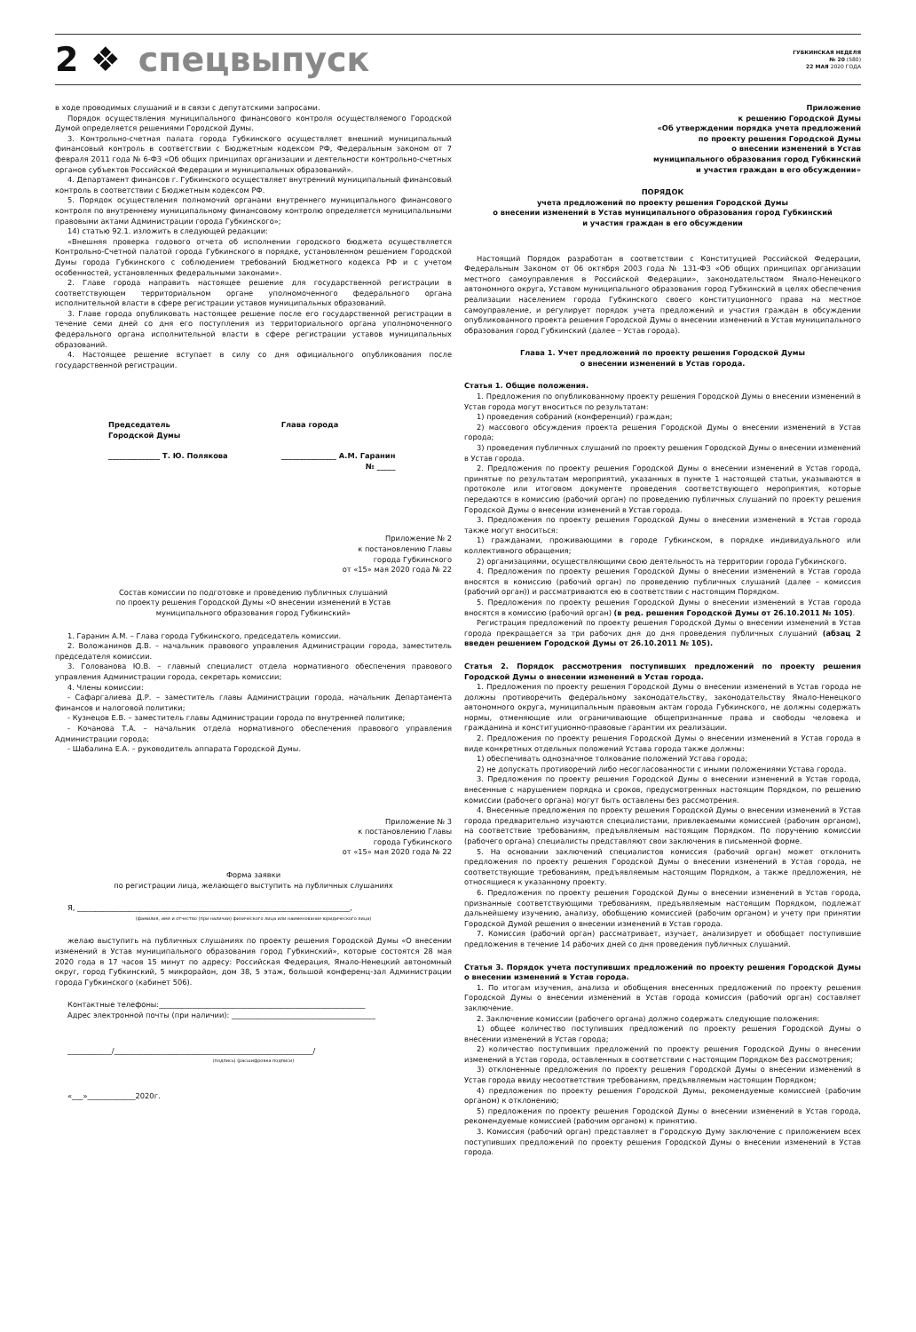2 ❖ спецвыпуск
ГУБКИНСКАЯ НЕДЕЛЯ
№ 20 (580)
22 МАЯ 2020 ГОДА
в ходе проводимых слушаний и в связи с депутатскими запросами.
Порядок осуществления муниципального финансового контроля осуществляемого Городской Думой определяется решениями Городской Думы.
3. Контрольно-счетная палата города Губкинского осуществляет внешний муниципальный финансовый контроль в соответствии с Бюджетным кодексом РФ, Федеральным законом от 7 февраля 2011 года № 6-ФЗ «Об общих принципах организации и деятельности контрольно-счетных органов субъектов Российской Федерации и муниципальных образований».
4. Департамент финансов г. Губкинского осуществляет внутренний муниципальный финансовый контроль в соответствии с Бюджетным кодексом РФ.
5. Порядок осуществления полномочий органами внутреннего муниципального финансового контроля по внутреннему муниципальному финансовому контролю определяется муниципальными правовыми актами Администрации города Губкинского»;
14) статью 92.1. изложить в следующей редакции:
«Внешняя проверка годового отчета об исполнении городского бюджета осуществляется Контрольно-Счетной палатой города Губкинского в порядке, установленном решением Городской Думы города Губкинского с соблюдением требований Бюджетного кодекса РФ и с учетом особенностей, установленных федеральными законами».
2. Главе города направить настоящее решение для государственной регистрации в соответствующем территориальном органе уполномоченного федерального органа исполнительной власти в сфере регистрации уставов муниципальных образований.
3. Главе города опубликовать настоящее решение после его государственной регистрации в течение семи дней со дня его поступления из территориального органа уполномоченного федерального органа исполнительной власти в сфере регистрации уставов муниципальных образований.
4. Настоящее решение вступает в силу со дня официального опубликования после государственной регистрации.
Председатель
Городской Думы
______________ Т. Ю. Полякова
Глава города
_______________ А.М. Гаранин
№ _____
Приложение № 2
к постановлению Главы
города Губкинского
от «15» мая 2020 года № 22
Состав комиссии по подготовке и проведению публичных слушаний
по проекту решения Городской Думы «О внесении изменений в Устав
муниципального образования город Губкинский»
1. Гаранин А.М. – Глава города Губкинского, председатель комиссии.
2. Воложанинов Д.В. – начальник правового управления Администрации города, заместитель председателя комиссии.
3. Голованова Ю.В. – главный специалист отдела нормативного обеспечения правового управления Администрации города, секретарь комиссии;
4. Члены комиссии:
- Сафаргалиева Д.Р. – заместитель главы Администрации города, начальник Департамента финансов и налоговой политики;
- Кузнецов Е.В. – заместитель главы Администрации города по внутренней политике;
- Кочанова Т.А. – начальник отдела нормативного обеспечения правового управления Администрации города;
- Шабалина Е.А. – руководитель аппарата Городской Думы.
Приложение № 3
к постановлению Главы
города Губкинского
от «15» мая 2020 года № 22
Форма заявки
по регистрации лица, желающего выступить на публичных слушаниях
Я, __________________________________________________________________________,
(фамилия, имя и отчество (при наличии) физического лица или наименование юридического лица)
желаю выступить на публичных слушаниях по проекту решения Городской Думы «О внесении изменений в Устав муниципального образования город Губкинский», которые состоятся 28 мая 2020 года в 17 часов 15 минут по адресу: Российская Федерация, Ямало-Ненецкий автономный округ, город Губкинский, 5 микрорайон, дом 38, 5 этаж, большой конференц-зал Администрации города Губкинского (кабинет 506).
Контактные телефоны:________________________________________________________
Адрес электронной почты (при наличии): _______________________________________
____________/______________________________________________________/
(подпись) (расшифровка подписи)
«___»_____________2020г.
Приложение
к решению Городской Думы
«Об утверждении порядка учета предложений
по проекту решения Городской Думы
о внесении изменений в Устав
муниципального образования город Губкинский
и участия граждан в его обсуждении»
ПОРЯДОК
учета предложений по проекту решения Городской Думы
о внесении изменений в Устав муниципального образования город Губкинский
и участия граждан в его обсуждении
Настоящий Порядок разработан в соответствии с Конституцией Российской Федерации, Федеральным Законом от 06 октября 2003 года № 131-ФЗ «Об общих принципах организации местного самоуправления в Российской Федерации», законодательством Ямало-Ненецкого автономного округа, Уставом муниципального образования город Губкинский в целях обеспечения реализации населением города Губкинского своего конституционного права на местное самоуправление, и регулирует порядок учета предложений и участия граждан в обсуждении опубликованного проекта решения Городской Думы о внесении изменений в Устав муниципального образования город Губкинский (далее – Устав города).
Глава 1. Учет предложений по проекту решения Городской Думы
о внесении изменений в Устав города.
Статья 1. Общие положения.
1. Предложения по опубликованному проекту решения Городской Думы о внесении изменений в Устав города могут вноситься по результатам:
1) проведения собраний (конференций) граждан;
2) массового обсуждения проекта решения Городской Думы о внесении изменений в Устав города;
3) проведения публичных слушаний по проекту решения Городской Думы о внесении изменений в Устав города.
2. Предложения по проекту решения Городской Думы о внесении изменений в Устав города, принятые по результатам мероприятий, указанных в пункте 1 настоящей статьи, указываются в протоколе или итоговом документе проведения соответствующего мероприятия, которые передаются в комиссию (рабочий орган) по проведению публичных слушаний по проекту решения Городской Думы о внесении изменений в Устав города.
3. Предложения по проекту решения Городской Думы о внесении изменений в Устав города также могут вноситься:
1) гражданами, проживающими в городе Губкинском, в порядке индивидуального или коллективного обращения;
2) организациями, осуществляющими свою деятельность на территории города Губкинского.
4. Предложения по проекту решения Городской Думы о внесении изменений в Устав города вносятся в комиссию (рабочий орган) по проведению публичных слушаний (далее – комиссия (рабочий орган)) и рассматриваются ею в соответствии с настоящим Порядком.
5. Предложения по проекту решения Городской Думы о внесении изменений в Устав города вносятся в комиссию (рабочий орган) (в ред. решения Городской Думы от 26.10.2011 № 105).
Регистрация предложений по проекту решения Городской Думы о внесении изменений в Устав города прекращается за три рабочих дня до дня проведения публичных слушаний (абзац 2 введен решением Городской Думы от 26.10.2011 № 105).
Статья 2. Порядок рассмотрения поступивших предложений по проекту решения Городской Думы о внесении изменений в Устав города.
1. Предложения по проекту решения Городской Думы о внесении изменений в Устав города не должны противоречить федеральному законодательству, законодательству Ямало-Ненецкого автономного округа, муниципальным правовым актам города Губкинского, не должны содержать нормы, отменяющие или ограничивающие общепризнанные права и свободы человека и гражданина и конституционно-правовые гарантии их реализации.
2. Предложения по проекту решения Городской Думы о внесении изменений в Устав города в виде конкретных отдельных положений Устава города также должны:
1) обеспечивать однозначное толкование положений Устава города;
2) не допускать противоречий либо несогласованности с иными положениями Устава города.
3. Предложения по проекту решения Городской Думы о внесении изменений в Устав города, внесенные с нарушением порядка и сроков, предусмотренных настоящим Порядком, по решению комиссии (рабочего органа) могут быть оставлены без рассмотрения.
4. Внесенные предложения по проекту решения Городской Думы о внесении изменений в Устав города предварительно изучаются специалистами, привлекаемыми комиссией (рабочим органом), на соответствие требованиям, предъявляемым настоящим Порядком. По поручению комиссии (рабочего органа) специалисты представляют свои заключения в письменной форме.
5. На основании заключений специалистов комиссия (рабочий орган) может отклонить предложения по проекту решения Городской Думы о внесении изменений в Устав города, не соответствующие требованиям, предъявляемым настоящим Порядком, а также предложения, не относящиеся к указанному проекту.
6. Предложения по проекту решения Городской Думы о внесении изменений в Устав города, признанные соответствующими требованиям, предъявляемым настоящим Порядком, подлежат дальнейшему изучению, анализу, обобщению комиссией (рабочим органом) и учету при принятии Городской Думой решения о внесении изменений в Устав города.
7. Комиссия (рабочий орган) рассматривает, изучает, анализирует и обобщает поступившие предложения в течение 14 рабочих дней со дня проведения публичных слушаний.
Статья 3. Порядок учета поступивших предложений по проекту решения Городской Думы о внесении изменений в Устав города.
1. По итогам изучения, анализа и обобщения внесенных предложений по проекту решения Городской Думы о внесении изменений в Устав города комиссия (рабочий орган) составляет заключение.
2. Заключение комиссии (рабочего органа) должно содержать следующие положения:
1) общее количество поступивших предложений по проекту решения Городской Думы о внесении изменений в Устав города;
2) количество поступивших предложений по проекту решения Городской Думы о внесении изменений в Устав города, оставленных в соответствии с настоящим Порядком без рассмотрения;
3) отклоненные предложения по проекту решения Городской Думы о внесении изменений в Устав города ввиду несоответствия требованиям, предъявляемым настоящим Порядком;
4) предложения по проекту решения Городской Думы, рекомендуемые комиссией (рабочим органом) к отклонению;
5) предложения по проекту решения Городской Думы о внесении изменений в Устав города, рекомендуемые комиссией (рабочим органом) к принятию.
3. Комиссия (рабочий орган) представляет в Городскую Думу заключение с приложением всех поступивших предложений по проекту решения Городской Думы о внесении изменений в Устав города.